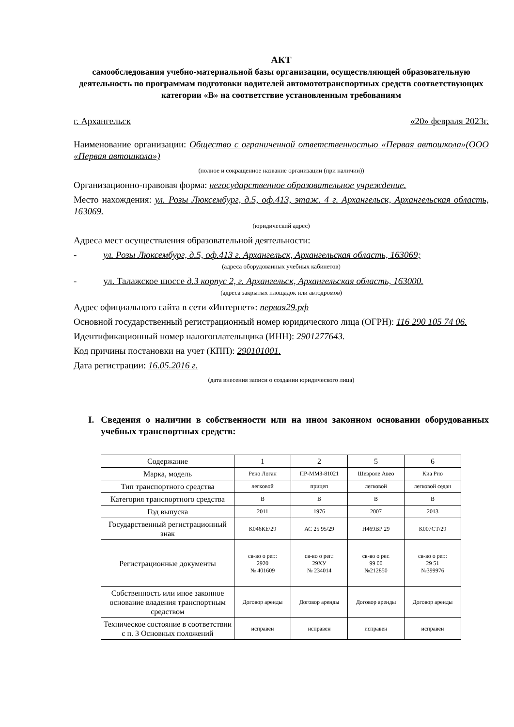АКТ
самообследования учебно-материальной базы организации, осуществляющей образовательную деятельность по программам подготовки водителей автомототранспортных средств соответствующих категории «В» на соответствие установленным требованиям
г. Архангельск «20» февраля 2023г.
Наименование организации: Общество с ограниченной ответственностью «Первая автошкола»(ООО «Первая автошкола»)
(полное и сокращенное название организации (при наличии))
Организационно-правовая форма: негосударственное образовательное учреждение.
Место нахождения: ул. Розы Люксембург, д.5, оф.413, этаж. 4 г. Архангельск, Архангельская область, 163069.
(юридический адрес)
Адреса мест осуществления образовательной деятельности:
- ул. Розы Люксембург, д.5, оф.413 г. Архангельск, Архангельская область, 163069;
(адреса оборудованных учебных кабинетов)
- ул. Талажское шоссе д.3 корпус 2, г. Архангельск, Архангельская область, 163000.
(адреса закрытых площадок или автодромов)
Адрес официального сайта в сети «Интернет»: первая29.рф
Основной государственный регистрационный номер юридического лица (ОГРН): 116 290 105 74 06.
Идентификационный номер налогоплательщика (ИНН): 2901277643.
Код причины постановки на учет (КПП): 290101001.
Дата регистрации: 16.05.2016 г.
(дата внесения записи о создании юридического лица)
I. Сведения о наличии в собственности или на ином законном основании оборудованных учебных транспортных средств:
| Содержание | 1 | 2 | 5 | 6 |
| Марка, модель | Рено Логан | ПР-ММЗ-81021 | Шевроле Авео | Киа Рио |
| Тип транспортного средства | легковой | прицеп | легковой | легковой седан |
| Категория транспортного средства | B | B | B | B |
| Год выпуска | 2011 | 1976 | 2007 | 2013 |
| Государственный регистрационный знак | К046КЕ\29 | АС 25 95/29 | Н469ВР 29 | К007СТ/29 |
| Регистрационные документы | св-во о рег.: 2920 № 401609 | св-во о рег.: 29ХУ № 234014 | св-во о рег. 99 00 №212850 | св-во о рег.: 29 51 №399976 |
| Собственность или иное законное основание владения транспортным средством | Договор аренды | Договор аренды | Договор аренды | Договор аренды |
| Техническое состояние в соответствии с п. 3 Основных положений | исправен | исправен | исправен | исправен |